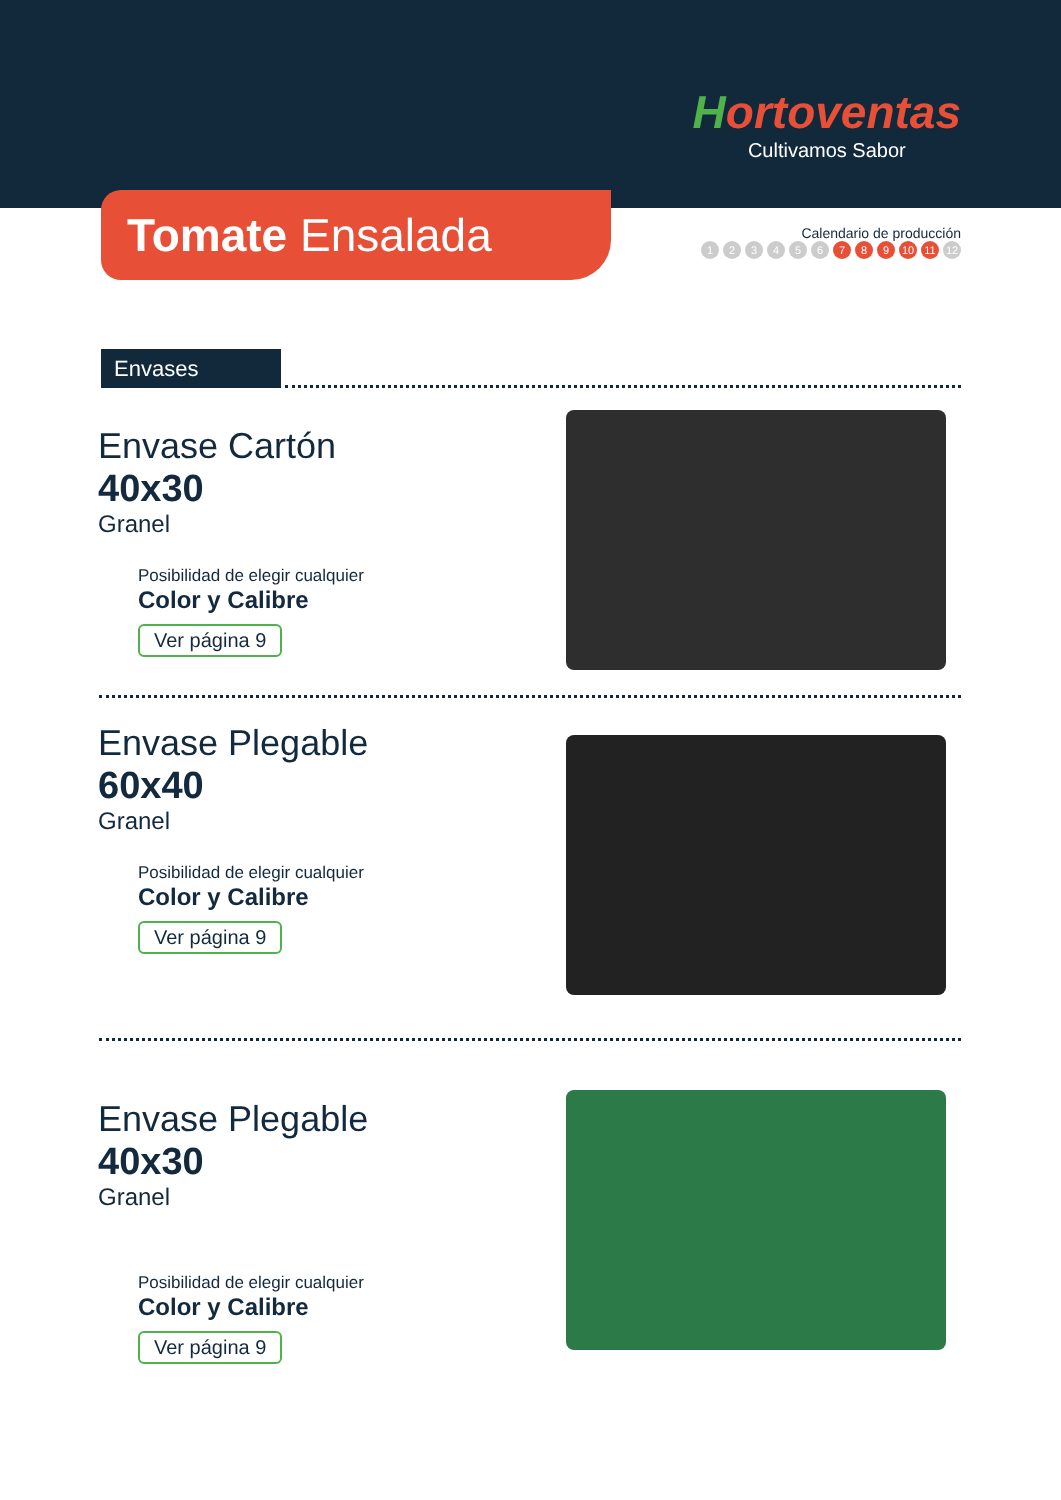Hortoventas
Cultivamos Sabor
Tomate Ensalada
Calendario de producción
123456 7 8 9 10 11 12
Envases
Envase Cartón
40x30
Granel
Posibilidad de elegir cualquier
Color y Calibre
Ver página 9
Envase Plegable
60x40
Granel
Posibilidad de elegir cualquier
Color y Calibre
Ver página 9
Envase Plegable
40x30
Granel
Posibilidad de elegir cualquier
Color y Calibre
Ver página 9